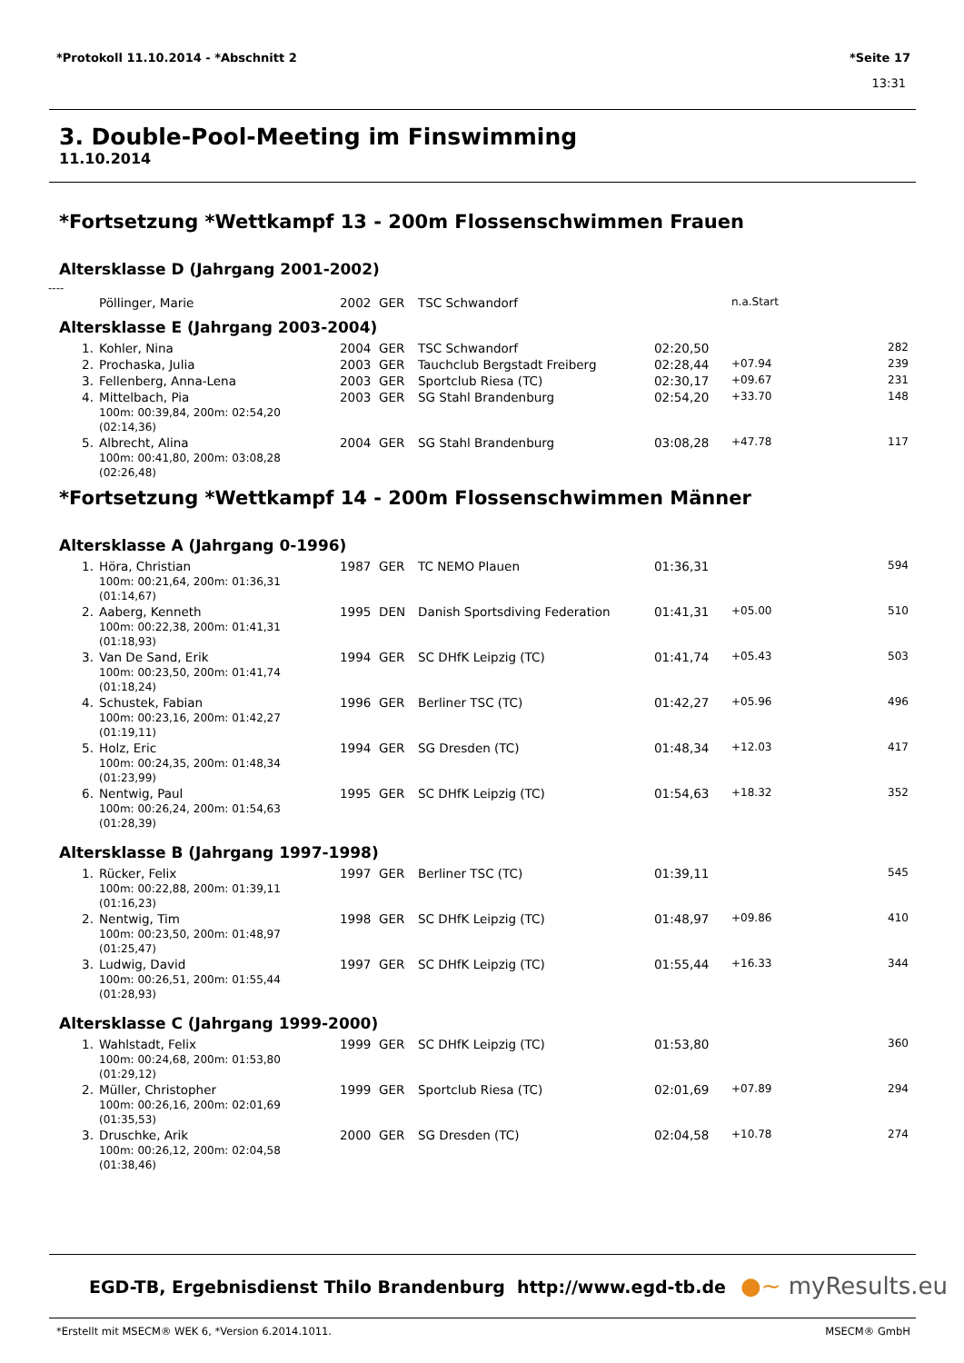*Protokoll 11.10.2014 - *Abschnitt 2 *Seite 17
13:31
3. Double-Pool-Meeting im Finswimming
11.10.2014
*Fortsetzung *Wettkampf 13 - 200m Flossenschwimmen Frauen
Altersklasse D (Jahrgang 2001-2002)
----
| | Pöllinger, Marie | 2002 | GER | TSC Schwandorf | | n.a.Start | |
Altersklasse E (Jahrgang 2003-2004)
| 1. | Kohler, Nina | 2004 | GER | TSC Schwandorf | 02:20,50 | | 282 |
| 2. | Prochaska, Julia | 2003 | GER | Tauchclub Bergstadt Freiberg | 02:28,44 | +07.94 | 239 |
| 3. | Fellenberg, Anna-Lena | 2003 | GER | Sportclub Riesa (TC) | 02:30,17 | +09.67 | 231 |
| 4. | Mittelbach, Pia 100m: 00:39,84, 200m: 02:54,20 (02:14,36) | 2003 | GER | SG Stahl Brandenburg | 02:54,20 | +33.70 | 148 |
| 5. | Albrecht, Alina 100m: 00:41,80, 200m: 03:08,28 (02:26,48) | 2004 | GER | SG Stahl Brandenburg | 03:08,28 | +47.78 | 117 |
*Fortsetzung *Wettkampf 14 - 200m Flossenschwimmen Männer
Altersklasse A (Jahrgang 0-1996)
| 1. | Höra, Christian 100m: 00:21,64, 200m: 01:36,31 (01:14,67) | 1987 | GER | TC NEMO Plauen | 01:36,31 | | 594 |
| 2. | Aaberg, Kenneth 100m: 00:22,38, 200m: 01:41,31 (01:18,93) | 1995 | DEN | Danish Sportsdiving Federation | 01:41,31 | +05.00 | 510 |
| 3. | Van De Sand, Erik 100m: 00:23,50, 200m: 01:41,74 (01:18,24) | 1994 | GER | SC DHfK Leipzig (TC) | 01:41,74 | +05.43 | 503 |
| 4. | Schustek, Fabian 100m: 00:23,16, 200m: 01:42,27 (01:19,11) | 1996 | GER | Berliner TSC (TC) | 01:42,27 | +05.96 | 496 |
| 5. | Holz, Eric 100m: 00:24,35, 200m: 01:48,34 (01:23,99) | 1994 | GER | SG Dresden (TC) | 01:48,34 | +12.03 | 417 |
| 6. | Nentwig, Paul 100m: 00:26,24, 200m: 01:54,63 (01:28,39) | 1995 | GER | SC DHfK Leipzig (TC) | 01:54,63 | +18.32 | 352 |
Altersklasse B (Jahrgang 1997-1998)
| 1. | Rücker, Felix 100m: 00:22,88, 200m: 01:39,11 (01:16,23) | 1997 | GER | Berliner TSC (TC) | 01:39,11 | | 545 |
| 2. | Nentwig, Tim 100m: 00:23,50, 200m: 01:48,97 (01:25,47) | 1998 | GER | SC DHfK Leipzig (TC) | 01:48,97 | +09.86 | 410 |
| 3. | Ludwig, David 100m: 00:26,51, 200m: 01:55,44 (01:28,93) | 1997 | GER | SC DHfK Leipzig (TC) | 01:55,44 | +16.33 | 344 |
Altersklasse C (Jahrgang 1999-2000)
| 1. | Wahlstadt, Felix 100m: 00:24,68, 200m: 01:53,80 (01:29,12) | 1999 | GER | SC DHfK Leipzig (TC) | 01:53,80 | | 360 |
| 2. | Müller, Christopher 100m: 00:26,16, 200m: 02:01,69 (01:35,53) | 1999 | GER | Sportclub Riesa (TC) | 02:01,69 | +07.89 | 294 |
| 3. | Druschke, Arik 100m: 00:26,12, 200m: 02:04,58 (01:38,46) | 2000 | GER | SG Dresden (TC) | 02:04,58 | +10.78 | 274 |
EGD-TB, Ergebnisdienst Thilo Brandenburg http://www.egd-tb.de
●~ myResults.eu
*Erstellt mit MSECM® WEK 6, *Version 6.2014.1011. MSECM® GmbH